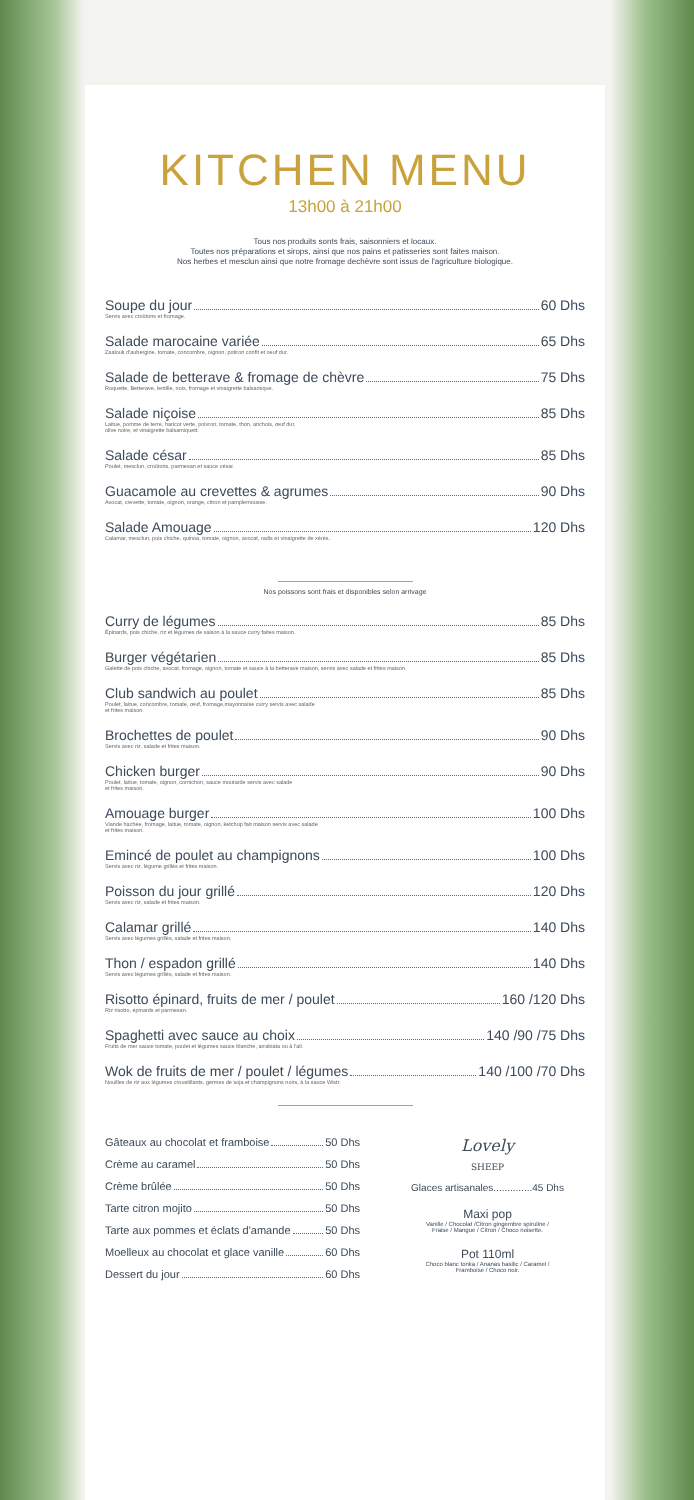KITCHEN MENU
13h00 à 21h00
Tous nos produits sonts frais, saisonniers et locaux.
Toutes nos préparations et sirops, ainsi que nos pains et patisseries sont faites maison.
Nos herbes et mesclun ainsi que notre fromage dechèvre sont issus de l'agriculture biologique.
Soupe du jour 60 Dhs
Servis avec croûtons et fromage.
Salade marocaine variée 65 Dhs
Zaalouk d'aubergine, tomate, concombre, oignon, potiron confit et oeuf dur.
Salade de betterave & fromage de chèvre 75 Dhs
Roquette, Betterave, lentille, noix, fromage et vinaigrette balsamique.
Salade niçoise 85 Dhs
Laitue, pomme de terre, haricot verte, poivron, tomate, thon, anchois, œuf dur,
olive noire, et vinaigrette balsamiquett.
Salade césar 85 Dhs
Poulet, mesclun, croûtons, parmesan et sauce césar.
Guacamole au crevettes & agrumes 90 Dhs
Avocat, crevette, tomate, oignon, orange, citron et pamplemousse.
Salade Amouage 120 Dhs
Calamar, mesclun, pois chiche, quinoa, tomate, oignon, avocat, radis et vinaigrette de xérès.
Nos poissons sont frais et disponibles selon arrivage
Curry de légumes 85 Dhs
Épinards, pois chiche, riz et légumes de saison à la sauce curry faites maison.
Burger végétarien 85 Dhs
Galette de pois chiche, avocat, fromage, oignon, tomate et sauce à la betterave maison, servis avec salade et frites maison.
Club sandwich au poulet 85 Dhs
Poulet, laitue, concombre, tomate, œuf, fromage,mayonnaise curry servis avec salade
et frites maison.
Brochettes de poulet 90 Dhs
Servis avec riz, salade et frites maison.
Chicken burger 90 Dhs
Poulet, laitue, tomate, oignon, cornichon, sauce moutarde servis avec salade
et frites maison.
Amouage burger 100 Dhs
Viande hachée, fromage, laitue, tomate, oignon, ketchup fait maison servis avec salade
et frites maison.
Emincé de poulet au champignons 100 Dhs
Servis avec riz, légume grillés et frites maison.
Poisson du jour grillé 120 Dhs
Servis avec riz, salade et frites maison.
Calamar grillé 140 Dhs
Servis avec légumes grillés, salade et frites maison.
Thon / espadon grillé 140 Dhs
Servis avec légumes grillés, salade et frites maison.
Risotto épinard, fruits de mer / poulet 160 /120 Dhs
Riz risotto, épinards et parmesan.
Spaghetti avec sauce au choix 140 /90 /75 Dhs
Fruits de mer sauce tomate, poulet et légumes sauce blanche, arrabiata ou à l'ail.
Wok de fruits de mer / poulet / légumes 140 /100 /70 Dhs
Nouilles de riz aux légumes croustillants, germes de soja et champignons noirs, à la sauce Wistr.
Gâteaux au chocolat et framboise 50 Dhs
Crème au caramel 50 Dhs
Crème brûlée 50 Dhs
Tarte citron mojito 50 Dhs
Tarte aux pommes et éclats d'amande 50 Dhs
Moelleux au chocolat et glace vanille 60 Dhs
Dessert du jour 60 Dhs
Lovely
SHEEP
Glaces artisanales..............45 Dhs
Maxi pop
Vanille / Chocolat /Citron gingembre spiruline /
Fraise / Mangue / Citron / Choco noisette.
Pot 110ml
Choco blanc tonka / Ananas basilic / Caramel /
Framboise / Choco noir.